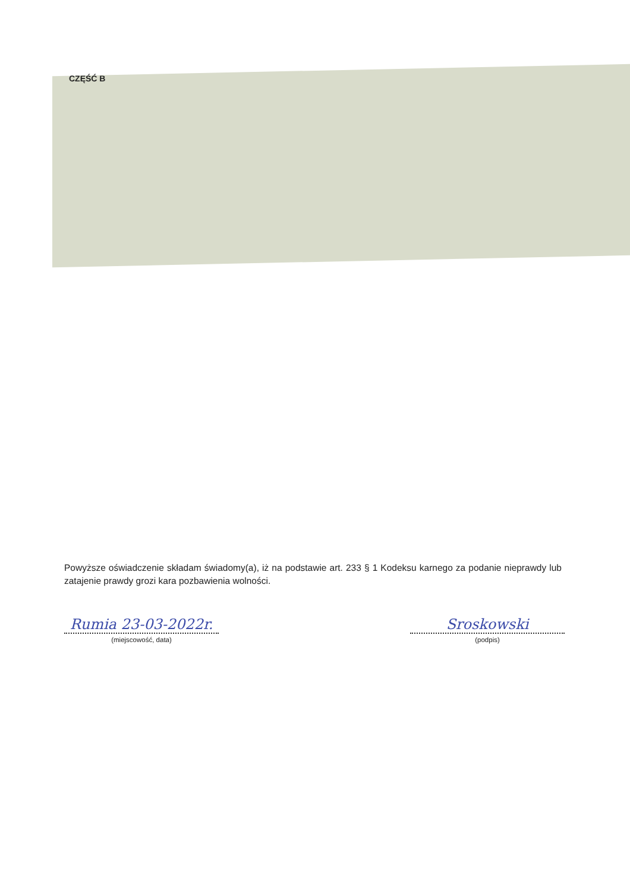CZĘŚĆ B
Powyższe oświadczenie składam świadomy(a), iż na podstawie art. 233 § 1 Kodeksu karnego za podanie nieprawdy lub zatajenie prawdy grozi kara pozbawienia wolności.
Rumia 23-03-2022r.
(miejscowość, data)
Sroskowski
(podpis)